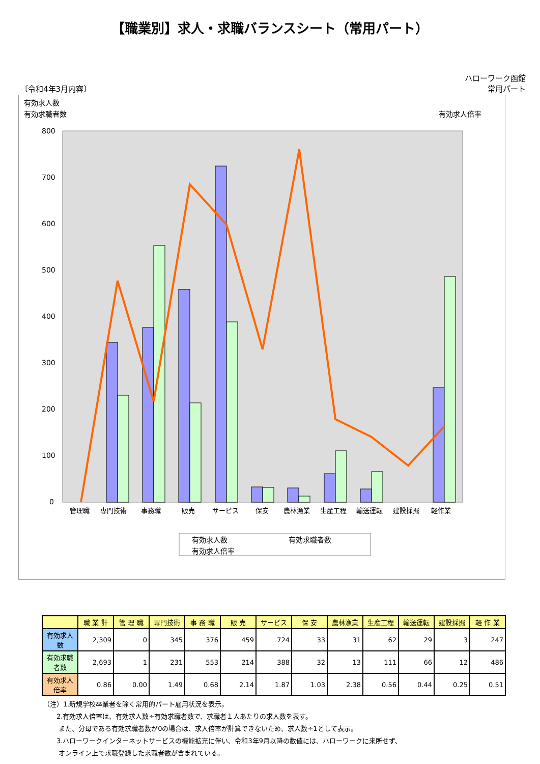【職業別】求人・求職バランスシート（常用パート）
〔令和4年3月内容〕 ハローワーク函館
常用パート
有効求人数
有効求職者数
有効求人倍率
800
700
600
500
400
300
200
100
0
管理職
専門技術
事務職
販売
サービス
保安
農林漁業
生産工程
輸送運転
建設採掘
軽作業
有効求人数
有効求職者数
有効求人倍率
| | 職 業 計 | 管 理 職 | 専門技術 | 事 務 職 | 販 売 | サービス | 保 安 | 農林漁業 | 生産工程 | 輸送運転 | 建設採掘 | 軽 作 業 |
| --- | --- | --- | --- | --- | --- | --- | --- | --- | --- | --- | --- | --- |
| 有効求人数 | 2,309 | 0 | 345 | 376 | 459 | 724 | 33 | 31 | 62 | 29 | 3 | 247 |
| 有効求職者数 | 2,693 | 1 | 231 | 553 | 214 | 388 | 32 | 13 | 111 | 66 | 12 | 486 |
| 有効求人倍率 | 0.86 | 0.00 | 1.49 | 0.68 | 2.14 | 1.87 | 1.03 | 2.38 | 0.56 | 0.44 | 0.25 | 0.51 |
（注）1.新規学校卒業者を除く常用的パート雇用状況を表示。
　　2.有効求人倍率は、有効求人数÷有効求職者数で、求職者１人あたりの求人数を表す。
　　 また、分母である有効求職者数が0の場合は、求人倍率が計算できないため、求人数÷1として表示。
　　3.ハローワークインターネットサービスの機能拡充に伴い、令和3年9月以降の数値には、ハローワークに来所せず、
　　 オンライン上で求職登録した求職者数が含まれている。